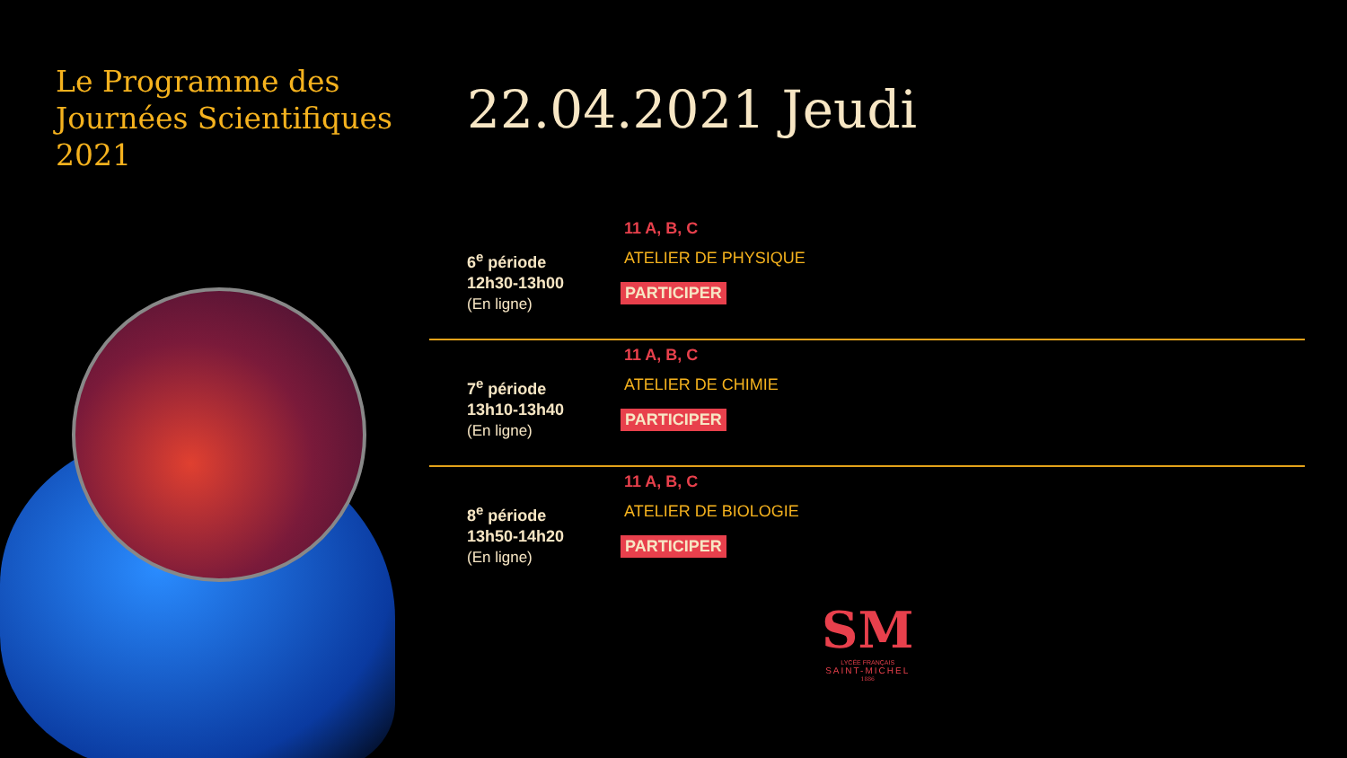Le Programme des
Journées Scientifiques
2021
22.04.2021 Jeudi
6<sup>e</sup> période
12h30-13h00
(En ligne)
11 A, B, C
ATELIER DE PHYSIQUE
PARTICIPER
7<sup>e</sup> période
13h10-13h40
(En ligne)
11 A, B, C
ATELIER DE CHIMIE
PARTICIPER
8<sup>e</sup> période
13h50-14h20
(En ligne)
11 A, B, C
ATELIER DE BIOLOGIE
PARTICIPER
SM
LYCÉE FRANÇAIS
SAINT-MICHEL
1886